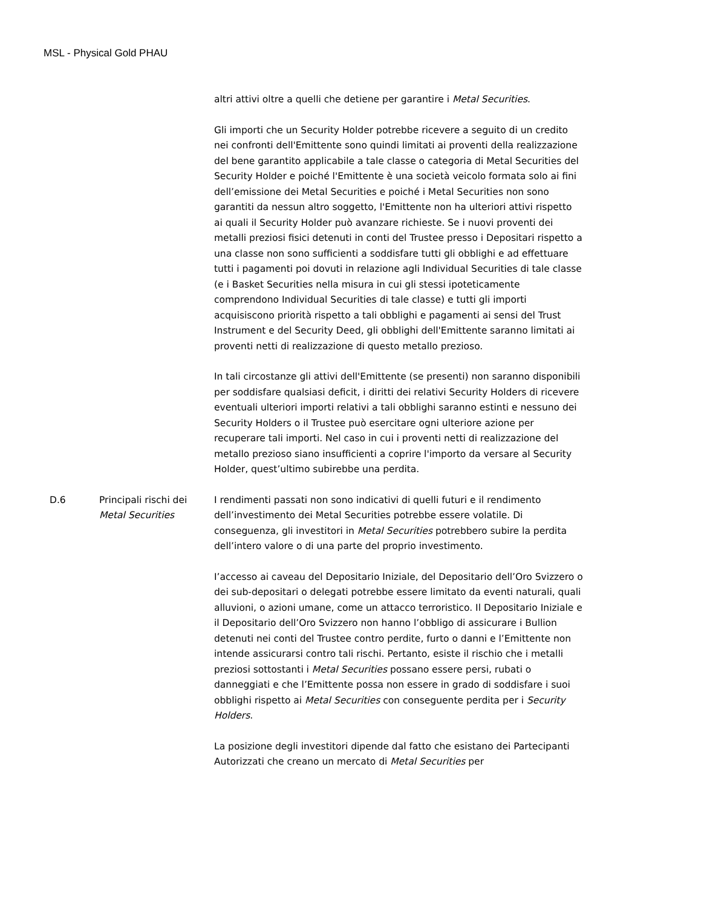MSL - Physical Gold PHAU
altri attivi oltre a quelli che detiene per garantire i Metal Securities.
Gli importi che un Security Holder potrebbe ricevere a seguito di un credito nei confronti dell'Emittente sono quindi limitati ai proventi della realizzazione del bene garantito applicabile a tale classe o categoria di Metal Securities del Security Holder e poiché l'Emittente è una società veicolo formata solo ai fini dell’emissione dei Metal Securities e poiché i Metal Securities non sono garantiti da nessun altro soggetto, l'Emittente non ha ulteriori attivi rispetto ai quali il Security Holder può avanzare richieste. Se i nuovi proventi dei metalli preziosi fisici detenuti in conti del Trustee presso i Depositari rispetto a una classe non sono sufficienti a soddisfare tutti gli obblighi e ad effettuare tutti i pagamenti poi dovuti in relazione agli Individual Securities di tale classe (e i Basket Securities nella misura in cui gli stessi ipoteticamente comprendono Individual Securities di tale classe) e tutti gli importi acquisiscono priorità rispetto a tali obblighi e pagamenti ai sensi del Trust Instrument e del Security Deed, gli obblighi dell'Emittente saranno limitati ai proventi netti di realizzazione di questo metallo prezioso.
In tali circostanze gli attivi dell'Emittente (se presenti) non saranno disponibili per soddisfare qualsiasi deficit, i diritti dei relativi Security Holders di ricevere eventuali ulteriori importi relativi a tali obblighi saranno estinti e nessuno dei Security Holders o il Trustee può esercitare ogni ulteriore azione per recuperare tali importi. Nel caso in cui i proventi netti di realizzazione del metallo prezioso siano insufficienti a coprire l'importo da versare al Security Holder, quest’ultimo subirebbe una perdita.
D.6
Principali rischi dei Metal Securities
I rendimenti passati non sono indicativi di quelli futuri e il rendimento dell’investimento dei Metal Securities potrebbe essere volatile. Di conseguenza, gli investitori in Metal Securities potrebbero subire la perdita dell’intero valore o di una parte del proprio investimento.
I’accesso ai caveau del Depositario Iniziale, del Depositario dell’Oro Svizzero o dei sub-depositari o delegati potrebbe essere limitato da eventi naturali, quali alluvioni, o azioni umane, come un attacco terroristico. Il Depositario Iniziale e il Depositario dell’Oro Svizzero non hanno l’obbligo di assicurare i Bullion detenuti nei conti del Trustee contro perdite, furto o danni e l’Emittente non intende assicurarsi contro tali rischi. Pertanto, esiste il rischio che i metalli preziosi sottostanti i Metal Securities possano essere persi, rubati o danneggiati e che l’Emittente possa non essere in grado di soddisfare i suoi obblighi rispetto ai Metal Securities con conseguente perdita per i Security Holders.
La posizione degli investitori dipende dal fatto che esistano dei Partecipanti Autorizzati che creano un mercato di Metal Securities per